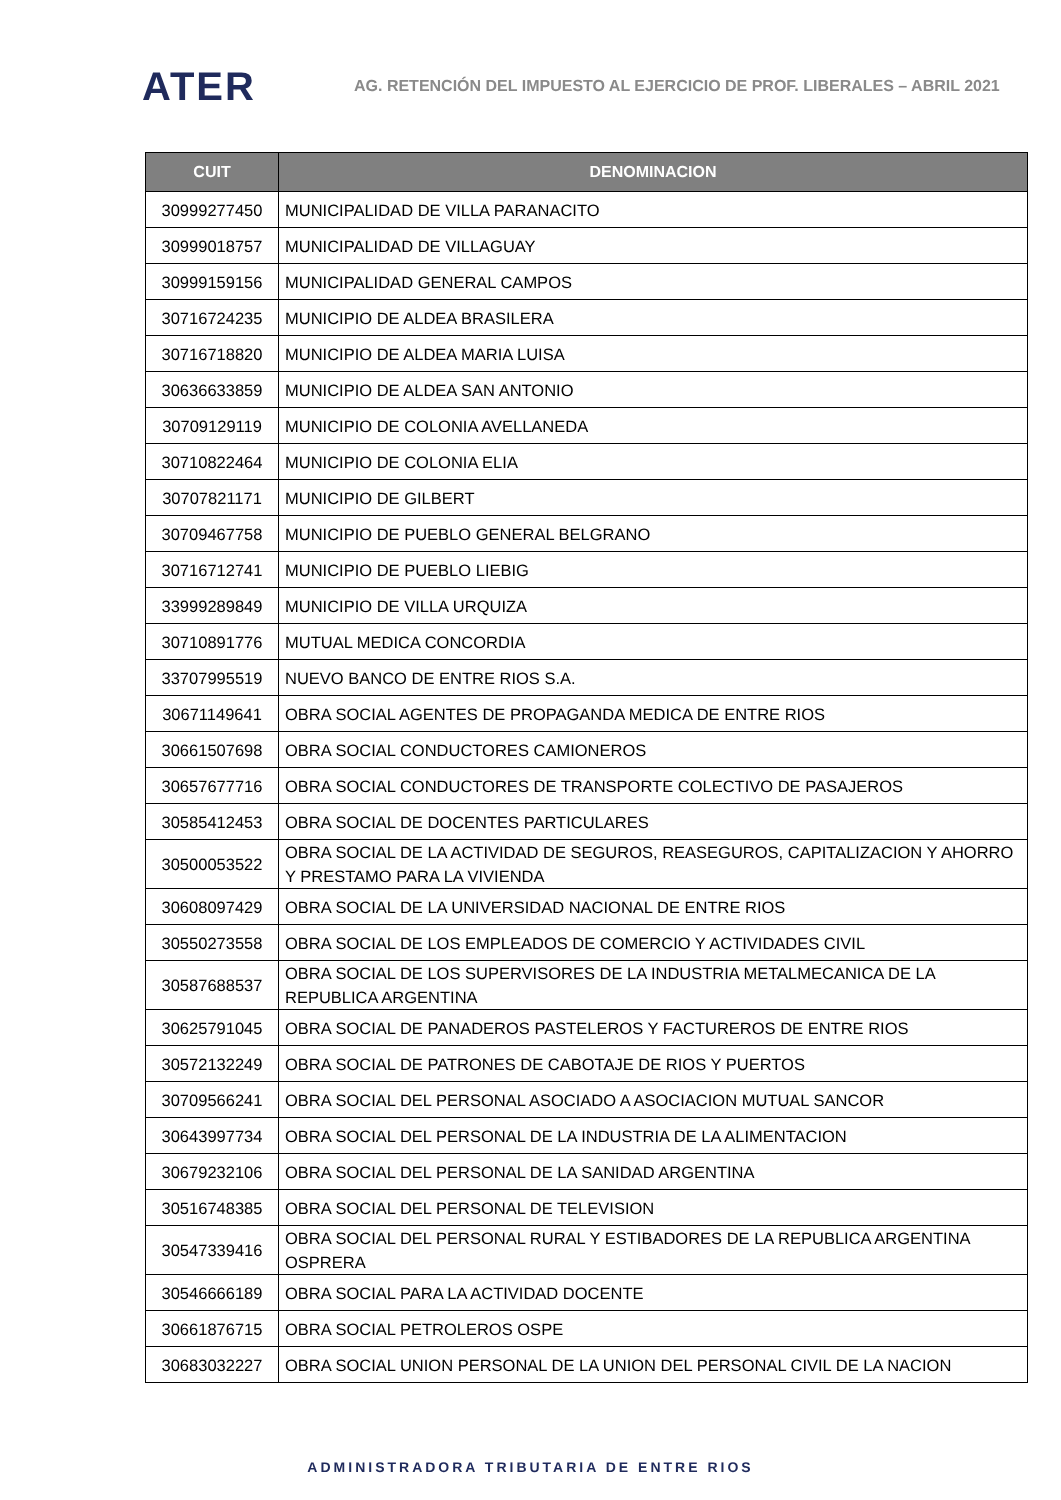ATER
AG. RETENCIÓN DEL IMPUESTO AL EJERCICIO DE PROF. LIBERALES – ABRIL 2021
| CUIT | DENOMINACION |
| --- | --- |
| 30999277450 | MUNICIPALIDAD DE VILLA PARANACITO |
| 30999018757 | MUNICIPALIDAD DE VILLAGUAY |
| 30999159156 | MUNICIPALIDAD GENERAL CAMPOS |
| 30716724235 | MUNICIPIO DE ALDEA BRASILERA |
| 30716718820 | MUNICIPIO DE ALDEA MARIA LUISA |
| 30636633859 | MUNICIPIO DE ALDEA SAN ANTONIO |
| 30709129119 | MUNICIPIO DE COLONIA AVELLANEDA |
| 30710822464 | MUNICIPIO DE COLONIA ELIA |
| 30707821171 | MUNICIPIO DE GILBERT |
| 30709467758 | MUNICIPIO DE PUEBLO GENERAL BELGRANO |
| 30716712741 | MUNICIPIO DE PUEBLO LIEBIG |
| 33999289849 | MUNICIPIO DE VILLA URQUIZA |
| 30710891776 | MUTUAL MEDICA CONCORDIA |
| 33707995519 | NUEVO BANCO DE ENTRE RIOS S.A. |
| 30671149641 | OBRA SOCIAL AGENTES DE PROPAGANDA MEDICA DE ENTRE RIOS |
| 30661507698 | OBRA SOCIAL CONDUCTORES CAMIONEROS |
| 30657677716 | OBRA SOCIAL CONDUCTORES DE TRANSPORTE COLECTIVO DE PASAJEROS |
| 30585412453 | OBRA SOCIAL DE DOCENTES PARTICULARES |
| 30500053522 | OBRA SOCIAL DE LA ACTIVIDAD DE SEGUROS, REASEGUROS, CAPITALIZACION Y AHORRO Y PRESTAMO PARA LA VIVIENDA |
| 30608097429 | OBRA SOCIAL DE LA UNIVERSIDAD NACIONAL DE ENTRE RIOS |
| 30550273558 | OBRA SOCIAL DE LOS EMPLEADOS DE COMERCIO Y ACTIVIDADES CIVIL |
| 30587688537 | OBRA SOCIAL DE LOS SUPERVISORES DE LA INDUSTRIA METALMECANICA DE LA REPUBLICA ARGENTINA |
| 30625791045 | OBRA SOCIAL DE PANADEROS PASTELEROS Y FACTUREROS DE ENTRE RIOS |
| 30572132249 | OBRA SOCIAL DE PATRONES DE CABOTAJE DE RIOS Y PUERTOS |
| 30709566241 | OBRA SOCIAL DEL PERSONAL ASOCIADO A ASOCIACION MUTUAL SANCOR |
| 30643997734 | OBRA SOCIAL DEL PERSONAL DE LA INDUSTRIA DE LA ALIMENTACION |
| 30679232106 | OBRA SOCIAL DEL PERSONAL DE LA SANIDAD ARGENTINA |
| 30516748385 | OBRA SOCIAL DEL PERSONAL DE TELEVISION |
| 30547339416 | OBRA SOCIAL DEL PERSONAL RURAL Y ESTIBADORES DE LA REPUBLICA ARGENTINA OSPRERA |
| 30546666189 | OBRA SOCIAL PARA LA ACTIVIDAD DOCENTE |
| 30661876715 | OBRA SOCIAL PETROLEROS OSPE |
| 30683032227 | OBRA SOCIAL UNION PERSONAL DE LA UNION DEL PERSONAL CIVIL DE LA NACION |
ADMINISTRADORA TRIBUTARIA DE ENTRE RIOS